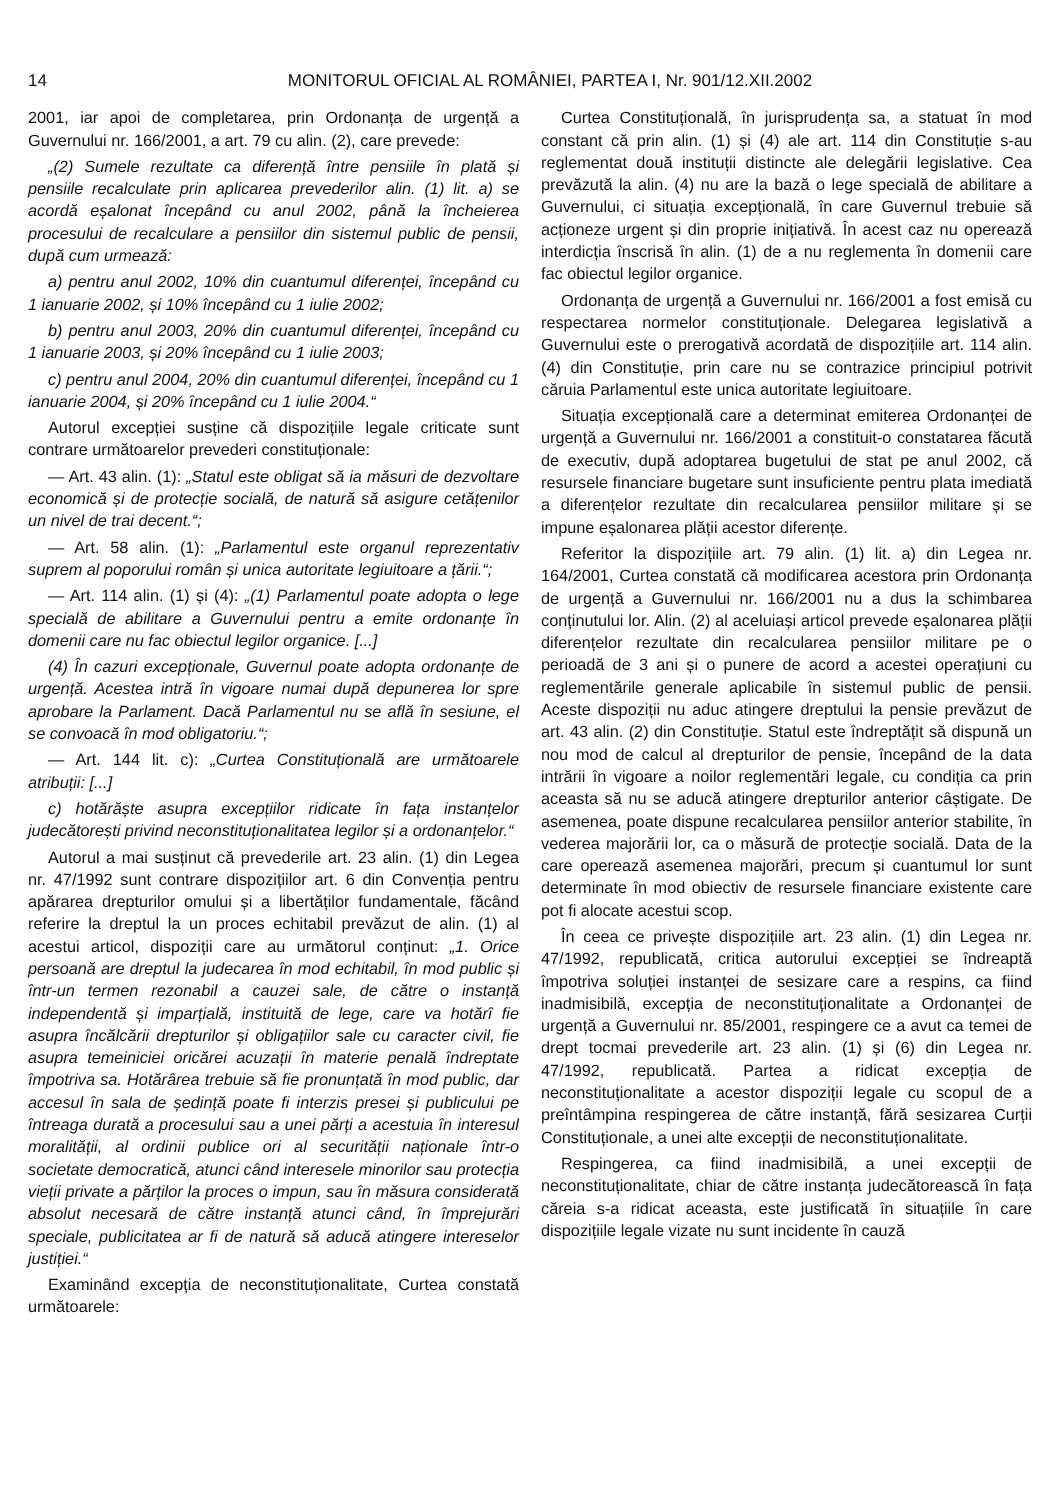14 MONITORUL OFICIAL AL ROMÂNIEI, PARTEA I, Nr. 901/12.XII.2002
2001, iar apoi de completarea, prin Ordonanța de urgență a Guvernului nr. 166/2001, a art. 79 cu alin. (2), care prevede:
„(2) Sumele rezultate ca diferență între pensiile în plată și pensiile recalculate prin aplicarea prevederilor alin. (1) lit. a) se acordă eșalonat începând cu anul 2002, până la încheierea procesului de recalculare a pensiilor din sistemul public de pensii, după cum urmează:
a) pentru anul 2002, 10% din cuantumul diferenței, începând cu 1 ianuarie 2002, și 10% începând cu 1 iulie 2002;
b) pentru anul 2003, 20% din cuantumul diferenței, începând cu 1 ianuarie 2003, și 20% începând cu 1 iulie 2003;
c) pentru anul 2004, 20% din cuantumul diferenței, începând cu 1 ianuarie 2004, și 20% începând cu 1 iulie 2004.“
Autorul excepției susține că dispozițiile legale criticate sunt contrare următoarelor prevederi constituționale:
— Art. 43 alin. (1): „Statul este obligat să ia măsuri de dezvoltare economică și de protecție socială, de natură să asigure cetățenilor un nivel de trai decent.“;
— Art. 58 alin. (1): „Parlamentul este organul reprezentativ suprem al poporului român și unica autoritate legiuitoare a țării.“;
— Art. 114 alin. (1) și (4): „(1) Parlamentul poate adopta o lege specială de abilitare a Guvernului pentru a emite ordonanțe în domenii care nu fac obiectul legilor organice. [...]
(4) În cazuri excepționale, Guvernul poate adopta ordonanțe de urgență. Acestea intră în vigoare numai după depunerea lor spre aprobare la Parlament. Dacă Parlamentul nu se află în sesiune, el se convoacă în mod obligatoriu.“;
— Art. 144 lit. c): „Curtea Constituțională are următoarele atribuții: [...]
c) hotărăște asupra excepțiilor ridicate în fața instanțelor judecătorești privind neconstituționalitatea legilor și a ordonanțelor.“
Autorul a mai susținut că prevederile art. 23 alin. (1) din Legea nr. 47/1992 sunt contrare dispozițiilor art. 6 din Convenția pentru apărarea drepturilor omului și a libertăților fundamentale, făcând referire la dreptul la un proces echitabil prevăzut de alin. (1) al acestui articol, dispoziții care au următorul conținut: „1. Orice persoană are dreptul la judecarea în mod echitabil, în mod public și într-un termen rezonabil a cauzei sale, de către o instanță independentă și imparțială, instituită de lege, care va hotărî fie asupra încălcării drepturilor și obligațiilor sale cu caracter civil, fie asupra temeiniciei oricărei acuzații în materie penală îndreptate împotriva sa. Hotărârea trebuie să fie pronunțată în mod public, dar accesul în sala de ședință poate fi interzis presei și publicului pe întreaga durată a procesului sau a unei părți a acestuia în interesul moralității, al ordinii publice ori al securității naționale într-o societate democratică, atunci când interesele minorilor sau protecția vieții private a părților la proces o impun, sau în măsura considerată absolut necesară de către instanță atunci când, în împrejurări speciale, publicitatea ar fi de natură să aducă atingere intereselor justiției.“
Examinând excepția de neconstituționalitate, Curtea constată următoarele:
Curtea Constituțională, în jurisprudența sa, a statuat în mod constant că prin alin. (1) și (4) ale art. 114 din Constituție s-au reglementat două instituții distincte ale delegării legislative. Cea prevăzută la alin. (4) nu are la bază o lege specială de abilitare a Guvernului, ci situația excepțională, în care Guvernul trebuie să acționeze urgent și din proprie inițiativă. În acest caz nu operează interdicția înscrisă în alin. (1) de a nu reglementa în domenii care fac obiectul legilor organice.
Ordonanța de urgență a Guvernului nr. 166/2001 a fost emisă cu respectarea normelor constituționale. Delegarea legislativă a Guvernului este o prerogativă acordată de dispozițiile art. 114 alin. (4) din Constituție, prin care nu se contrazice principiul potrivit căruia Parlamentul este unica autoritate legiuitoare.
Situația excepțională care a determinat emiterea Ordonanței de urgență a Guvernului nr. 166/2001 a constituit-o constatarea făcută de executiv, după adoptarea bugetului de stat pe anul 2002, că resursele financiare bugetare sunt insuficiente pentru plata imediată a diferențelor rezultate din recalcularea pensiilor militare și se impune eșalonarea plății acestor diferențe.
Referitor la dispozițiile art. 79 alin. (1) lit. a) din Legea nr. 164/2001, Curtea constată că modificarea acestora prin Ordonanța de urgență a Guvernului nr. 166/2001 nu a dus la schimbarea conținutului lor. Alin. (2) al aceluiași articol prevede eșalonarea plății diferențelor rezultate din recalcularea pensiilor militare pe o perioadă de 3 ani și o punere de acord a acestei operațiuni cu reglementările generale aplicabile în sistemul public de pensii. Aceste dispoziții nu aduc atingere dreptului la pensie prevăzut de art. 43 alin. (2) din Constituție. Statul este îndreptățit să dispună un nou mod de calcul al drepturilor de pensie, începând de la data intrării în vigoare a noilor reglementări legale, cu condiția ca prin aceasta să nu se aducă atingere drepturilor anterior câștigate. De asemenea, poate dispune recalcularea pensiilor anterior stabilite, în vederea majorării lor, ca o măsură de protecție socială. Data de la care operează asemenea majorări, precum și cuantumul lor sunt determinate în mod obiectiv de resursele financiare existente care pot fi alocate acestui scop.
În ceea ce privește dispozițiile art. 23 alin. (1) din Legea nr. 47/1992, republicată, critica autorului excepției se îndreaptă împotriva soluției instanței de sesizare care a respins, ca fiind inadmisibilă, excepția de neconstituționalitate a Ordonanței de urgență a Guvernului nr. 85/2001, respingere ce a avut ca temei de drept tocmai prevederile art. 23 alin. (1) și (6) din Legea nr. 47/1992, republicată. Partea a ridicat excepția de neconstituționalitate a acestor dispoziții legale cu scopul de a preîntâmpina respingerea de către instanță, fără sesizarea Curții Constituționale, a unei alte excepții de neconstituționalitate.
Respingerea, ca fiind inadmisibilă, a unei excepții de neconstituționalitate, chiar de către instanța judecătorească în fața căreia s-a ridicat aceasta, este justificată în situațiile în care dispozițiile legale vizate nu sunt incidente în cauză